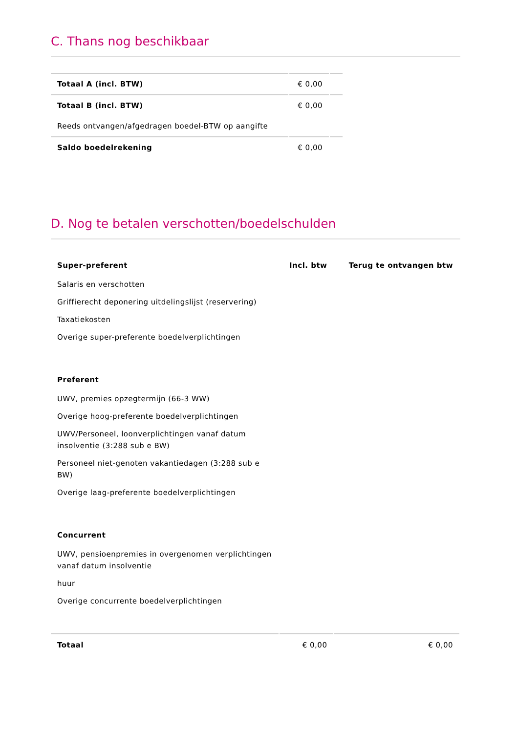C. Thans nog beschikbaar
| Totaal A (incl. BTW) | € 0,00 | |
| Totaal B (incl. BTW) | € 0,00 | |
| Reeds ontvangen/afgedragen boedel-BTW op aangifte | | |
| Saldo boedelrekening | € 0,00 | |
D. Nog te betalen verschotten/boedelschulden
| Super-preferent | Incl. btw | Terug te ontvangen btw |
| --- | --- | --- |
| Salaris en verschotten | | |
| Griffierecht deponering uitdelingslijst (reservering) | | |
| Taxatiekosten | | |
| Overige super-preferente boedelverplichtingen | | |
| Preferent | | |
| UWV, premies opzegtermijn (66-3 WW) | | |
| Overige hoog-preferente boedelverplichtingen | | |
| UWV/Personeel, loonverplichtingen vanaf datum insolventie (3:288 sub e BW) | | |
| Personeel niet-genoten vakantiedagen (3:288 sub e BW) | | |
| Overige laag-preferente boedelverplichtingen | | |
| Concurrent | | |
| UWV, pensioenpremies in overgenomen verplichtingen vanaf datum insolventie | | |
| huur | | |
| Overige concurrente boedelverplichtingen | | |
| Totaal | € 0,00 | € 0,00 |